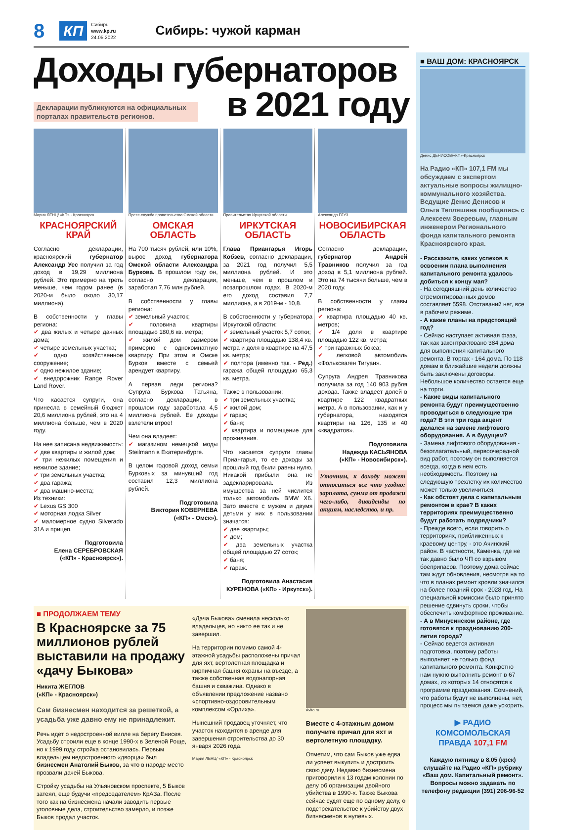8 КП Сибирь
www.kp.ru
24.05.2022 Сибирь: чужой карман
Доходы губернаторов
Декларации публикуются на официальных порталах правительств регионов.
в 2021 году
Мария ЛЕНЦ/ «КП» - Красноярск
КРАСНОЯРСКИЙ КРАЙ
Согласно декларации, красноярский губернатор Александр Усс получил за год доход в 19,29 миллиона рублей. Это примерно на треть меньше, чем годом ранее (в 2020-м было около 30,17 миллиона).
В собственности у главы региона:
✔ два жилых и четыре дачных дома;
✔ четыре земельных участка;
✔ одно хозяйственное сооружение;
✔ одно нежилое здание;
✔ внедорожник Range Rover Land Rover.
Что касается супруги, она принесла в семейный бюджет 20,6 миллиона рублей, это на 4 миллиона больше, чем в 2020 году.
На нее записана недвижимость:
✔ две квартиры и жилой дом;
✔ три нежилых помещения и нежилое здание;
✔ три земельных участка;
✔ два гаража;
✔ два машино-места;
Из техники:
✔ Lexus GS 300
✔ моторная лодка Silver
✔ маломерное судно Silverado 31A и прицеп.
Подготовила
Елена СЕРЕБРОВСКАЯ
(«КП» - Красноярск»).
Пресс-служба правительства Омской области
ОМСКАЯ ОБЛАСТЬ
На 700 тысяч рублей, или 10%, вырос доход губернатора Омской области Александра Буркова. В прошлом году он, согласно декларации, заработал 7,76 млн рублей.
В собственности у главы региона:
✔ земельный участок;
✔ половина квартиры площадью 180,6 кв. метра;
✔ жилой дом размером примерно с однокомнатную квартиру. При этом в Омске Бурков вместе с семьей арендует квартиру.
А первая леди региона? Супруга Буркова Татьяна, согласно декларации, в прошлом году заработала 4,5 миллиона рублей. Ее доходы взлетели втрое!
Чем она владеет:
✔ магазином немецкой моды Steilmann в Екатеринбурге.
В целом годовой доход семьи Бурковых за минувший год составил 12,3 миллиона рублей.
Подготовила
Виктория КОВЕРНЕВА
(«КП» - Омск»).
Правительство Иркутской области
ИРКУТСКАЯ ОБЛАСТЬ
Глава Приангарья Игорь Кобзев, согласно декларации, за 2021 год получил 5,5 миллиона рублей. И это меньше, чем в прошлом и позапрошлом годах. В 2020-м его доход составил 7,7 миллиона, а в 2019-м - 10,8.
В собственности у губернатора Иркутской области:
✔ земельный участок 5,7 сотки;
✔ квартира площадью 138,4 кв. метра и доля в квартире на 47,5 кв. метра;
✔ полтора (именно так. - Ред.) гаража общей площадью 65,3 кв. метра.
Также в пользовании:
✔ три земельных участка;
✔ жилой дом;
✔ гараж;
✔ баня;
✔ квартира и помещение для проживания.
Что касается супруги главы Приангарья, то ее доходы за прошлый год были равны нулю. Никакой прибыли она не задекларировала. Из имущества за ней числится только автомобиль BMW X6. Зато вместе с мужем и двумя детьми у них в пользовании значатся:
✔ две квартиры;
✔ дом;
✔ два земельных участка общей площадью 27 соток;
✔ баня;
✔ гараж.
Подготовила Анастасия КУРЕНОВА («КП» - Иркутск»).
Александр ГЛУЗ
НОВОСИБИРСКАЯ ОБЛАСТЬ
Согласно декларации, губернатор Андрей Травников получил за год доход в 5,1 миллиона рублей. Это на 74 тысячи больше, чем в 2020 году.
В собственности у главы региона:
✔ квартира площадью 40 кв. метров;
✔ 1/4 доля в квартире площадью 122 кв. метра;
✔ три гаражных бокса;
✔ легковой автомобиль «Фольксваген Тигуан».
Супруга Андрея Травникова получила за год 140 903 рубля дохода. Также владеет долей в квартире 122 квадратных метра. А в пользовании, как и у губернатора, находятся квартиры на 126, 135 и 40 «квадратов».
Подготовила
Надежда КАСЬЯНОВА
(«КП» - Новосибирск»).
Уточним, к доходу может относиться все что угодно: зарплата, сумма от продажи чего-либо, дивиденды по акциям, наследство, и пр.
■ ПРОДОЛЖАЕМ ТЕМУ
В Красноярске за 75 миллионов рублей выставили на продажу «дачу Быкова»
Никита ЖЕГЛОВ
(«КП» - Красноярск»)
Сам бизнесмен находится за решеткой, а усадьба уже давно ему не принадлежит.
Речь идет о недостроенной вилле на берегу Енисея. Усадьбу строили еще в конце 1990-х в Зеленой Роще, но к 1999 году стройка остановилась. Первым владельцем недостроенного «дворца» был бизнесмен Анатолий Быков, за что в народе место прозвали дачей Быкова.
Стройку усадьбы на Ульяновском проспекте, 5 Быков затеял, еще будучи «председателем» КрАЗа. После того как на бизнесмена начали заводить первые уголовные дела, строительство замерло, и позже Быков продал участок.
«Дача Быкова» сменила несколько владельцев, но никто ее так и не завершил.
На территории помимо самой 4-этажной усадьбы расположены причал для яхт, вертолетная площадка и кирпичная башня охраны на въезде, а также собственная водонапорная башня и скважина. Однако в объявлении предложение названо «спортивно-оздоровительным комплексом «Орлиха».
Нынешний продавец уточняет, что участок находится в аренде для завершения строительства до 30 января 2026 года.
Мария ЛЕНЦ/ «КП» - Красноярск
Avito.ru
Вместе с 4-этажным домом получите причал для яхт и вертолетную площадку.
Отметим, что сам Быков уже едва ли успеет выкупить и достроить свою дачу. Недавно бизнесмена приговорили к 13 годам колонии по делу об организации двойного убийства в 1990-х. Также Быкова сейчас судят еще по одному делу, о подстрекательстве к убийству двух бизнесменов в нулевых.
■ ВАШ ДОМ: КРАСНОЯРСК
Денис ДЕНИСОВ/«КП»-Красноярск
На Радио «КП» 107,1 FM мы обсуждаем с экспертом актуальные вопросы жилищно-коммунального хозяйства. Ведущие Денис Денисов и Ольга Тепляшина пообщались с Алексеем Зверевым, главным инженером Регионального фонда капитального ремонта Красноярского края.
- Расскажите, каких успехов в освоении плана выполнения капитального ремонта удалось добиться к концу мая?
- На сегодняшний день количество отремонтированных домов составляет 5598. Отставаний нет, все в рабочем режиме.
- А какие планы на предстоящий год?
- Сейчас наступает активная фаза, так как законтрактовано 384 дома для выполнения капитального ремонта. В торгах - 164 дома. По 118 домам в ближайшие недели должны быть заключены договоры. Небольшое количество остается еще на торги.
- Какие виды капитального ремонта будут преимущественно проводиться в следующие три года? В эти три года акцент делался на замене лифтового оборудования. А в будущем?
- Замена лифтового оборудования - безотлагательный, первоочередной вид работ, поэтому он выполняется всегда, когда в нем есть необходимость. Поэтому на следующую трехлетку их количество может только увеличиться.
- Как обстоят дела с капитальным ремонтом в крае? В каких территориях преимущественно будут работать подрядчики?
- Прежде всего, если говорить о территориях, приближенных к краевому центру, - это Ачинский район. В частности, Каменка, где не так давно было ЧП со взрывом боеприпасов. Поэтому дома сейчас там ждут обновления, несмотря на то что в планах ремонт кровли значился на более поздний срок - 2028 год. На специальной комиссии было принято решение сдвинуть сроки, чтобы обеспечить комфортное проживание.
- А в Минусинском районе, где готовятся к празднованию 200-летия города?
- Сейчас ведется активная подготовка, поэтому работы выполняет не только фонд капитального ремонта. Конкретно нам нужно выполнить ремонт в 67 домах, из которых 14 относятся к программе празднования. Сомнений, что работы будут не выполнены, нет, процесс мы пытаемся даже ускорить.
▶ РАДИО КОМСОМОЛЬСКАЯ ПРАВДА 107,1 FM
Каждую пятницу в 8.05 (крск) слушайте на Радио «КП» рубрику «Ваш дом. Капитальный ремонт». Вопросы можно задавать по телефону редакции (391) 206-96-52